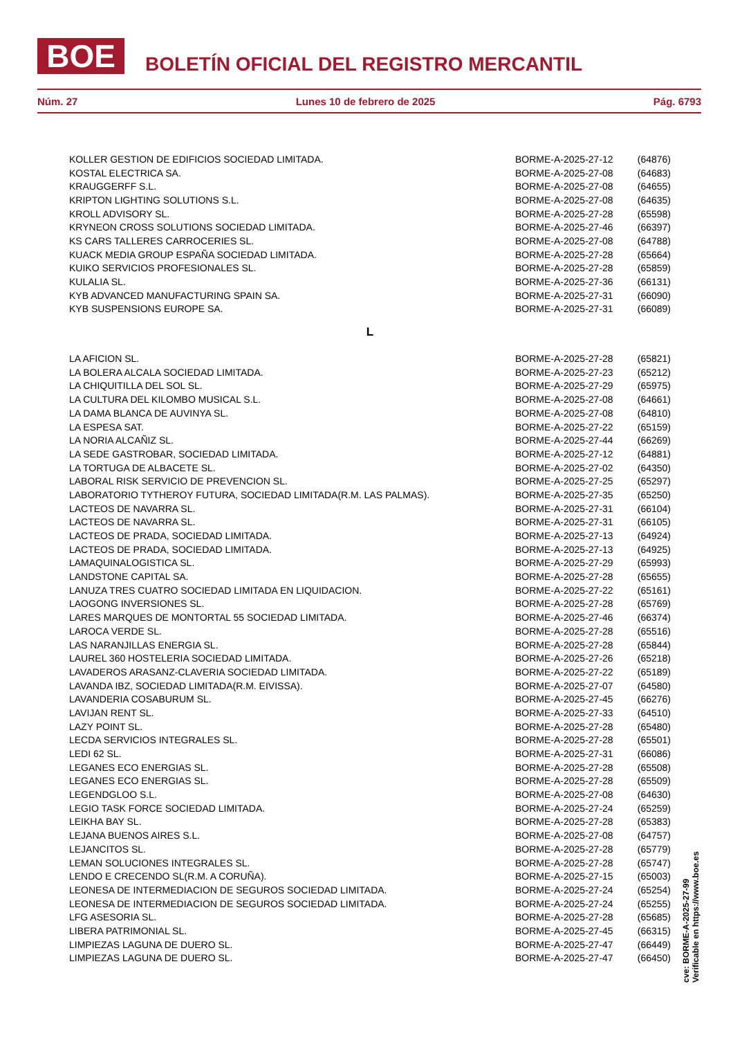BOE
BOLETÍN OFICIAL DEL REGISTRO MERCANTIL
Núm. 27 Lunes 10 de febrero de 2025 Pág. 6793
| KOLLER GESTION DE EDIFICIOS SOCIEDAD LIMITADA. | BORME-A-2025-27-12 | (64876) |
| KOSTAL ELECTRICA SA. | BORME-A-2025-27-08 | (64683) |
| KRAUGGERFF S.L. | BORME-A-2025-27-08 | (64655) |
| KRIPTON LIGHTING SOLUTIONS S.L. | BORME-A-2025-27-08 | (64635) |
| KROLL ADVISORY SL. | BORME-A-2025-27-28 | (65598) |
| KRYNEON CROSS SOLUTIONS SOCIEDAD LIMITADA. | BORME-A-2025-27-46 | (66397) |
| KS CARS TALLERES CARROCERIES SL. | BORME-A-2025-27-08 | (64788) |
| KUACK MEDIA GROUP ESPAÑA SOCIEDAD LIMITADA. | BORME-A-2025-27-28 | (65664) |
| KUIKO SERVICIOS PROFESIONALES SL. | BORME-A-2025-27-28 | (65859) |
| KULALIA SL. | BORME-A-2025-27-36 | (66131) |
| KYB ADVANCED MANUFACTURING SPAIN SA. | BORME-A-2025-27-31 | (66090) |
| KYB SUSPENSIONS EUROPE SA. | BORME-A-2025-27-31 | (66089) |
L
| LA AFICION SL. | BORME-A-2025-27-28 | (65821) |
| LA BOLERA ALCALA SOCIEDAD LIMITADA. | BORME-A-2025-27-23 | (65212) |
| LA CHIQUITILLA DEL SOL SL. | BORME-A-2025-27-29 | (65975) |
| LA CULTURA DEL KILOMBO MUSICAL S.L. | BORME-A-2025-27-08 | (64661) |
| LA DAMA BLANCA DE AUVINYA SL. | BORME-A-2025-27-08 | (64810) |
| LA ESPESA SAT. | BORME-A-2025-27-22 | (65159) |
| LA NORIA ALCAÑIZ SL. | BORME-A-2025-27-44 | (66269) |
| LA SEDE GASTROBAR, SOCIEDAD LIMITADA. | BORME-A-2025-27-12 | (64881) |
| LA TORTUGA DE ALBACETE SL. | BORME-A-2025-27-02 | (64350) |
| LABORAL RISK SERVICIO DE PREVENCION SL. | BORME-A-2025-27-25 | (65297) |
| LABORATORIO TYTHEROY FUTURA, SOCIEDAD LIMITADA(R.M. LAS PALMAS). | BORME-A-2025-27-35 | (65250) |
| LACTEOS DE NAVARRA SL. | BORME-A-2025-27-31 | (66104) |
| LACTEOS DE NAVARRA SL. | BORME-A-2025-27-31 | (66105) |
| LACTEOS DE PRADA, SOCIEDAD LIMITADA. | BORME-A-2025-27-13 | (64924) |
| LACTEOS DE PRADA, SOCIEDAD LIMITADA. | BORME-A-2025-27-13 | (64925) |
| LAMAQUINALOGISTICA SL. | BORME-A-2025-27-29 | (65993) |
| LANDSTONE CAPITAL SA. | BORME-A-2025-27-28 | (65655) |
| LANUZA TRES CUATRO SOCIEDAD LIMITADA EN LIQUIDACION. | BORME-A-2025-27-22 | (65161) |
| LAOGONG INVERSIONES SL. | BORME-A-2025-27-28 | (65769) |
| LARES MARQUES DE MONTORTAL 55 SOCIEDAD LIMITADA. | BORME-A-2025-27-46 | (66374) |
| LAROCA VERDE SL. | BORME-A-2025-27-28 | (65516) |
| LAS NARANJILLAS ENERGIA SL. | BORME-A-2025-27-28 | (65844) |
| LAUREL 360 HOSTELERIA SOCIEDAD LIMITADA. | BORME-A-2025-27-26 | (65218) |
| LAVADEROS ARASANZ-CLAVERIA SOCIEDAD LIMITADA. | BORME-A-2025-27-22 | (65189) |
| LAVANDA IBZ, SOCIEDAD LIMITADA(R.M. EIVISSA). | BORME-A-2025-27-07 | (64580) |
| LAVANDERIA COSABURUM SL. | BORME-A-2025-27-45 | (66276) |
| LAVIJAN RENT SL. | BORME-A-2025-27-33 | (64510) |
| LAZY POINT SL. | BORME-A-2025-27-28 | (65480) |
| LECDA SERVICIOS INTEGRALES SL. | BORME-A-2025-27-28 | (65501) |
| LEDI 62 SL. | BORME-A-2025-27-31 | (66086) |
| LEGANES ECO ENERGIAS SL. | BORME-A-2025-27-28 | (65508) |
| LEGANES ECO ENERGIAS SL. | BORME-A-2025-27-28 | (65509) |
| LEGENDGLOO S.L. | BORME-A-2025-27-08 | (64630) |
| LEGIO TASK FORCE SOCIEDAD LIMITADA. | BORME-A-2025-27-24 | (65259) |
| LEIKHA BAY SL. | BORME-A-2025-27-28 | (65383) |
| LEJANA BUENOS AIRES S.L. | BORME-A-2025-27-08 | (64757) |
| LEJANCITOS SL. | BORME-A-2025-27-28 | (65779) |
| LEMAN SOLUCIONES INTEGRALES SL. | BORME-A-2025-27-28 | (65747) |
| LENDO E CRECENDO SL(R.M. A CORUÑA). | BORME-A-2025-27-15 | (65003) |
| LEONESA DE INTERMEDIACION DE SEGUROS SOCIEDAD LIMITADA. | BORME-A-2025-27-24 | (65254) |
| LEONESA DE INTERMEDIACION DE SEGUROS SOCIEDAD LIMITADA. | BORME-A-2025-27-24 | (65255) |
| LFG ASESORIA SL. | BORME-A-2025-27-28 | (65685) |
| LIBERA PATRIMONIAL SL. | BORME-A-2025-27-45 | (66315) |
| LIMPIEZAS LAGUNA DE DUERO SL. | BORME-A-2025-27-47 | (66449) |
| LIMPIEZAS LAGUNA DE DUERO SL. | BORME-A-2025-27-47 | (66450) |
cve: BORME-A-2025-27-99
Verificable en https://www.boe.es